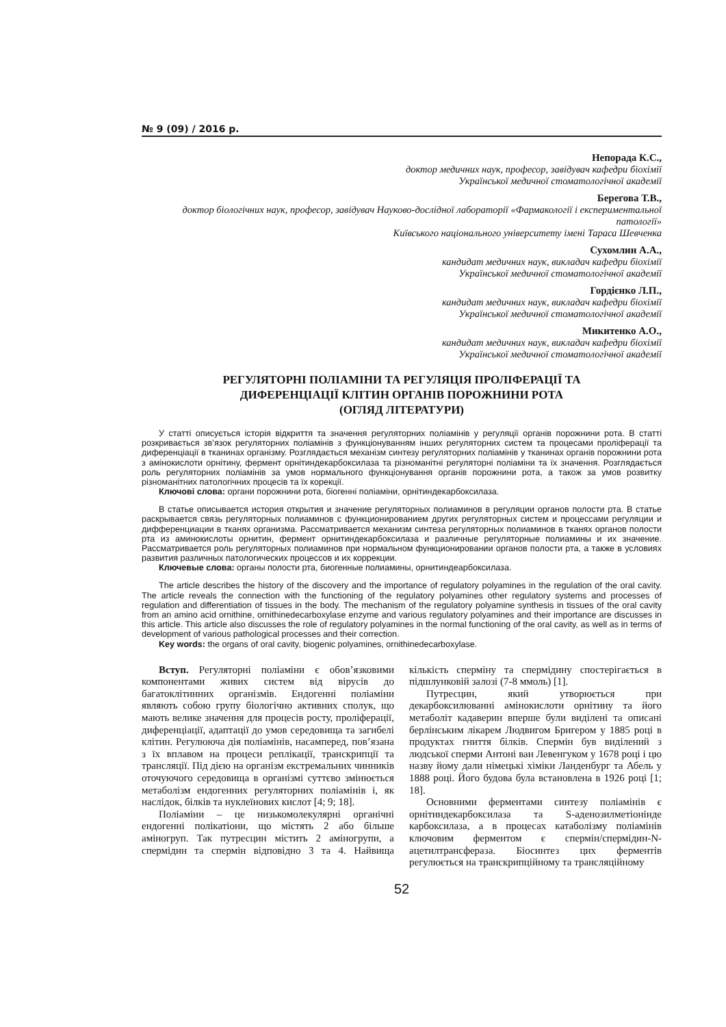№ 9 (09) / 2016 р.
Непорада К.С.,
доктор медичних наук, професор, завідувач кафедри біохімії
Української медичної стоматологічної академії
Берегова Т.В.,
доктор біологічних наук, професор, завідувач Науково-дослідної лабораторії «Фармакології і експериментальної патології»
Київського національного університету імені Тараса Шевченка
Сухомлин А.А.,
кандидат медичних наук, викладач кафедри біохімії
Української медичної стоматологічної академії
Гордієнко Л.П.,
кандидат медичних наук, викладач кафедри біохімії
Української медичної стоматологічної академії
Микитенко А.О.,
кандидат медичних наук, викладач кафедри біохімії
Української медичної стоматологічної академії
РЕГУЛЯТОРНІ ПОЛІАМІНИ ТА РЕГУЛЯЦІЯ ПРОЛІФЕРАЦІЇ ТА
ДИФЕРЕНЦІАЦІЇ КЛІТИН ОРГАНІВ ПОРОЖНИНИ РОТА
(ОГЛЯД ЛІТЕРАТУРИ)
У статті описується історія відкриття та значення регуляторних поліамінів у регуляції органів порожнини рота. В статті розкривається зв’язок регуляторних поліамінів з функціонуванням інших регуляторних систем та процесами проліферації та диференціації в тканинах організму. Розглядається механізм синтезу регуляторних поліамінів у тканинах органів порожнини рота з амінокислоти орнітину, фермент орнітиндекарбоксилаза та різноманітні регуляторні поліаміни та їх значення. Розглядається роль регуляторних поліамінів за умов нормального функціонування органів порожнини рота, а також за умов розвитку різноманітних патологічних процесів та їх корекції.
Ключові слова: органи порожнини рота, біогенні поліаміни, орнітиндекарбоксилаза.
В статье описывается история открытия и значение регуляторных полиаминов в регуляции органов полости рта. В статье раскрывается связь регуляторных полиаминов с функционированием других регуляторных систем и процессами регуляции и дифференциации в тканях организма. Рассматривается механизм синтеза регуляторных полиаминов в тканях органов полости рта из аминокислоты орнитин, фермент орнитиндекарбоксилаза и различные регуляторные полиамины и их значение. Рассматривается роль регуляторных полиаминов при нормальном функционировании органов полости рта, а также в условиях развития различных патологических процессов и их коррекции.
Ключевые слова: органы полости рта, биогенные полиамины, орнитиндеарбоксилаза.
The article describes the history of the discovery and the importance of regulatory polyamines in the regulation of the oral cavity. The article reveals the connection with the functioning of the regulatory polyamines other regulatory systems and processes of regulation and differentiation of tissues in the body. The mechanism of the regulatory polyamine synthesis in tissues of the oral cavity from an amino acid ornithine, ornithinedecarboxylase enzyme and various regulatory polyamines and their importance are discusses in this article. This article also discusses the role of regulatory polyamines in the normal functioning of the oral cavity, as well as in terms of development of various pathological processes and their correction.
Key words: the organs of oral cavity, biogenic polyamines, ornithinedecarboxylase.
Вступ. Регуляторні поліаміни є обов’язковими компонентами живих систем від вірусів до багатоклітинних організмів. Ендогенні поліаміни являють собою групу біологічно активних сполук, що мають велике значення для процесів росту, проліферації, диференціації, адаптації до умов середовища та загибелі клітин. Регулююча дія поліамінів, насамперед, пов’язана з їх вплавом на процеси реплікації, транскрипції та трансляції. Під дією на організм екстремальних чинників оточуючого середовища в організмі суттєво змінюється метаболізм ендогенних регуляторних поліамінів і, як наслідок, білків та нуклеїнових кислот [4; 9; 18].
Поліаміни – це низькомолекулярні органічні ендогенні полікатіони, що містять 2 або більше аміногруп. Так путресцин містить 2 аміногрупи, а спермідин та спермін відповідно 3 та 4. Найвища кількість сперміну та спермідину спостерігається в підшлунковій залозі (7-8 ммоль) [1].
Путресцин, який утворюється при декарбоксилюванні амінокислоти орнітину та його метаболіт кадаверин вперше були виділені та описані берлінським лікарем Людвигом Бригером у 1885 році в продуктах гниття білків. Спермін був виділений з людської сперми Антоні ван Левенгуком у 1678 році і цю назву йому дали німецькі хіміки Ланденбург та Абель у 1888 році. Його будова була встановлена в 1926 році [1; 18].
Основними ферментами синтезу поліамінів є орнітиндекарбоксилаза та S-аденозилметіонінде карбоксилаза, а в процесах катаболізму поліамінів ключовим ферментом є спермін/спермідин-N-ацетилтрансфераза. Біосинтез цих ферментів регулюється на транскрипційному та трансляційному
52